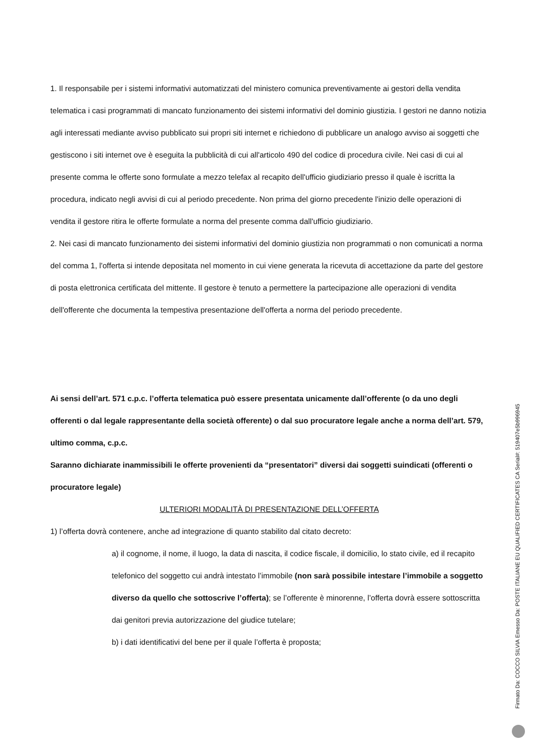1. Il responsabile per i sistemi informativi automatizzati del ministero comunica preventivamente ai gestori della vendita telematica i casi programmati di mancato funzionamento dei sistemi informativi del dominio giustizia. I gestori ne danno notizia agli interessati mediante avviso pubblicato sui propri siti internet e richiedono di pubblicare un analogo avviso ai soggetti che gestiscono i siti internet ove è eseguita la pubblicità di cui all'articolo 490 del codice di procedura civile. Nei casi di cui al presente comma le offerte sono formulate a mezzo telefax al recapito dell'ufficio giudiziario presso il quale è iscritta la procedura, indicato negli avvisi di cui al periodo precedente. Non prima del giorno precedente l'inizio delle operazioni di vendita il gestore ritira le offerte formulate a norma del presente comma dall'ufficio giudiziario.
2. Nei casi di mancato funzionamento dei sistemi informativi del dominio giustizia non programmati o non comunicati a norma del comma 1, l'offerta si intende depositata nel momento in cui viene generata la ricevuta di accettazione da parte del gestore di posta elettronica certificata del mittente. Il gestore è tenuto a permettere la partecipazione alle operazioni di vendita dell'offerente che documenta la tempestiva presentazione dell'offerta a norma del periodo precedente.
Ai sensi dell’art. 571 c.p.c. l’offerta telematica può essere presentata unicamente dall’offerente (o da uno degli offerenti o dal legale rappresentante della società offerente) o dal suo procuratore legale anche a norma dell’art. 579, ultimo comma, c.p.c.
Saranno dichiarate inammissibili le offerte provenienti da “presentatori” diversi dai soggetti suindicati (offerenti o procuratore legale)
ULTERIORI MODALITÀ DI PRESENTAZIONE DELL’OFFERTA
1) l’offerta dovrà contenere, anche ad integrazione di quanto stabilito dal citato decreto:
a) il cognome, il nome, il luogo, la data di nascita, il codice fiscale, il domicilio, lo stato civile, ed il recapito telefonico del soggetto cui andrà intestato l’immobile (non sarà possibile intestare l’immobile a soggetto diverso da quello che sottoscrive l’offerta); se l’offerente è minorenne, l’offerta dovrà essere sottoscritta dai genitori previa autorizzazione del giudice tutelare;
b) i dati identificativi del bene per il quale l’offerta è proposta;
Firmato Da: COCCO SILVIA Emesso Da: POSTE ITALIANE EU QUALIFIED CERTIFICATES CA Serial#: 519407e5b996945